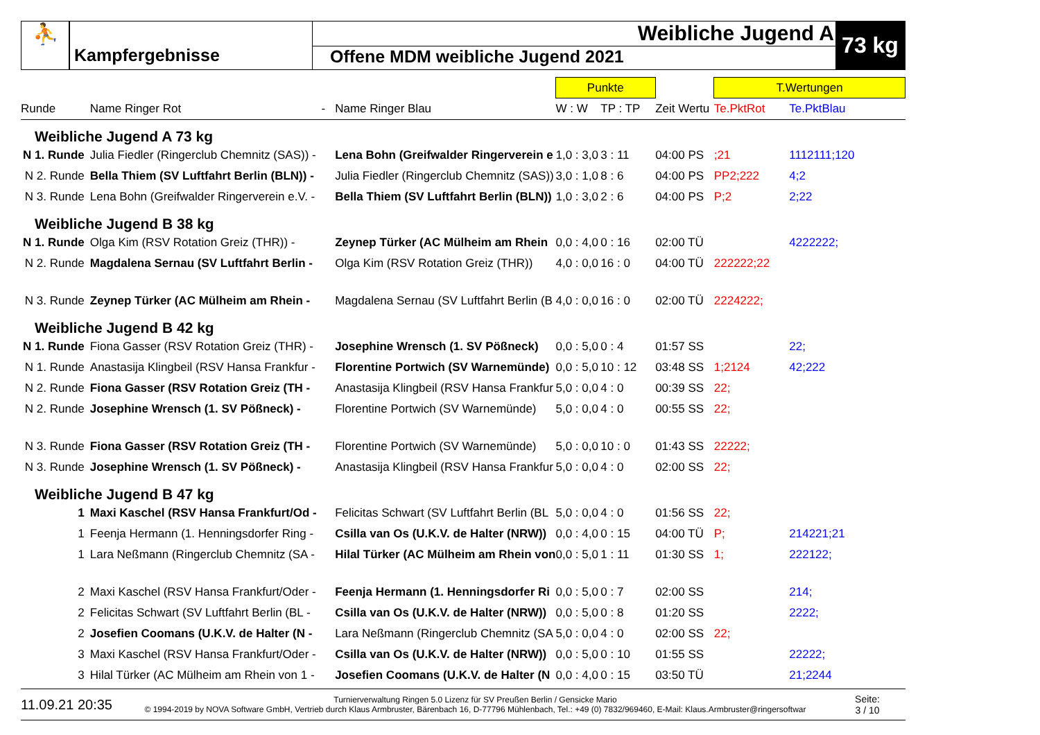⛹
Kampfergebnisse
Weibliche Jugend A
Offene MDM weibliche Jugend 2021
73 kg
| | | | Punkte | | | T.Wertungen | |
| Runde | Name Ringer Rot - | Name Ringer Blau | W : W | TP : TP | Zeit Wertu | Te.PktRot | Te.PktBlau |
| Weibliche Jugend A 73 kg | | | | | | | |
| N 1. Runde | Julia Fiedler (Ringerclub Chemnitz (SAS)) - | Lena Bohn (Greifwalder Ringerverein e | 1,0 : 3,0 | 3 : 11 | 04:00 PS | ;21 | 1112111;120 |
| N 2. Runde | Bella Thiem (SV Luftfahrt Berlin (BLN)) - | Julia Fiedler (Ringerclub Chemnitz (SAS)) | 3,0 : 1,0 | 8 : 6 | 04:00 PS | PP2;222 | 4;2 |
| N 3. Runde | Lena Bohn (Greifwalder Ringerverein e.V. - | Bella Thiem (SV Luftfahrt Berlin (BLN)) | 1,0 : 3,0 | 2 : 6 | 04:00 PS | P;2 | 2;22 |
| Weibliche Jugend B 38 kg | | | | | | | |
| N 1. Runde | Olga Kim (RSV Rotation Greiz (THR)) - | Zeynep Türker (AC Mülheim am Rhein | 0,0 : 4,0 | 0 : 16 | 02:00 TÜ | | 4222222; |
| N 2. Runde | Magdalena Sernau (SV Luftfahrt Berlin - | Olga Kim (RSV Rotation Greiz (THR)) | 4,0 : 0,0 | 16 : 0 | 04:00 TÜ | 222222;22 | |
| N 3. Runde | Zeynep Türker (AC Mülheim am Rhein - | Magdalena Sernau (SV Luftfahrt Berlin (B | 4,0 : 0,0 | 16 : 0 | 02:00 TÜ | 2224222; | |
| Weibliche Jugend B 42 kg | | | | | | | |
| N 1. Runde | Fiona Gasser (RSV Rotation Greiz (THR) - | Josephine Wrensch (1. SV Pößneck) | 0,0 : 5,0 | 0 : 4 | 01:57 SS | | 22; |
| N 1. Runde | Anastasija Klingbeil (RSV Hansa Frankfur - | Florentine Portwich (SV Warnemünde) | 0,0 : 5,0 | 10 : 12 | 03:48 SS | 1;2124 | 42;222 |
| N 2. Runde | Fiona Gasser (RSV Rotation Greiz (TH - | Anastasija Klingbeil (RSV Hansa Frankfur | 5,0 : 0,0 | 4 : 0 | 00:39 SS | 22; | |
| N 2. Runde | Josephine Wrensch (1. SV Pößneck) - | Florentine Portwich (SV Warnemünde) | 5,0 : 0,0 | 4 : 0 | 00:55 SS | 22; | |
| N 3. Runde | Fiona Gasser (RSV Rotation Greiz (TH - | Florentine Portwich (SV Warnemünde) | 5,0 : 0,0 | 10 : 0 | 01:43 SS | 22222; | |
| N 3. Runde | Josephine Wrensch (1. SV Pößneck) - | Anastasija Klingbeil (RSV Hansa Frankfur | 5,0 : 0,0 | 4 : 0 | 02:00 SS | 22; | |
| Weibliche Jugend B 47 kg | | | | | | | |
| 1 | Maxi Kaschel (RSV Hansa Frankfurt/Od - | Felicitas Schwart (SV Luftfahrt Berlin (BL | 5,0 : 0,0 | 4 : 0 | 01:56 SS | 22; | |
| 1 | Feenja Hermann (1. Henningsdorfer Ring - | Csilla van Os (U.K.V. de Halter (NRW)) | 0,0 : 4,0 | 0 : 15 | 04:00 TÜ | P; | 214221;21 |
| 1 | Lara Neßmann (Ringerclub Chemnitz (SA - | Hilal Türker (AC Mülheim am Rhein von | 0,0 : 5,0 | 1 : 11 | 01:30 SS | 1; | 222122; |
| 2 | Maxi Kaschel (RSV Hansa Frankfurt/Oder - | Feenja Hermann (1. Henningsdorfer Ri | 0,0 : 5,0 | 0 : 7 | 02:00 SS | | 214; |
| 2 | Felicitas Schwart (SV Luftfahrt Berlin (BL - | Csilla van Os (U.K.V. de Halter (NRW)) | 0,0 : 5,0 | 0 : 8 | 01:20 SS | | 2222; |
| 2 | Josefien Coomans (U.K.V. de Halter (N - | Lara Neßmann (Ringerclub Chemnitz (SA | 5,0 : 0,0 | 4 : 0 | 02:00 SS | 22; | |
| 3 | Maxi Kaschel (RSV Hansa Frankfurt/Oder - | Csilla van Os (U.K.V. de Halter (NRW)) | 0,0 : 5,0 | 0 : 10 | 01:55 SS | | 22222; |
| 3 | Hilal Türker (AC Mülheim am Rhein von 1 - | Josefien Coomans (U.K.V. de Halter (N | 0,0 : 4,0 | 0 : 15 | 03:50 TÜ | | 21;2244 |
11.09.21 20:35
Turnierverwaltung Ringen 5.0 Lizenz für SV Preußen Berlin / Gensicke Mario
© 1994-2019 by NOVA Software GmbH, Vertrieb durch Klaus Armbruster, Bärenbach 16, D-77796 Mühlenbach, Tel.: +49 (0) 7832/969460, E-Mail: Klaus.Armbruster@ringersoftwar
Seite:
3 / 10